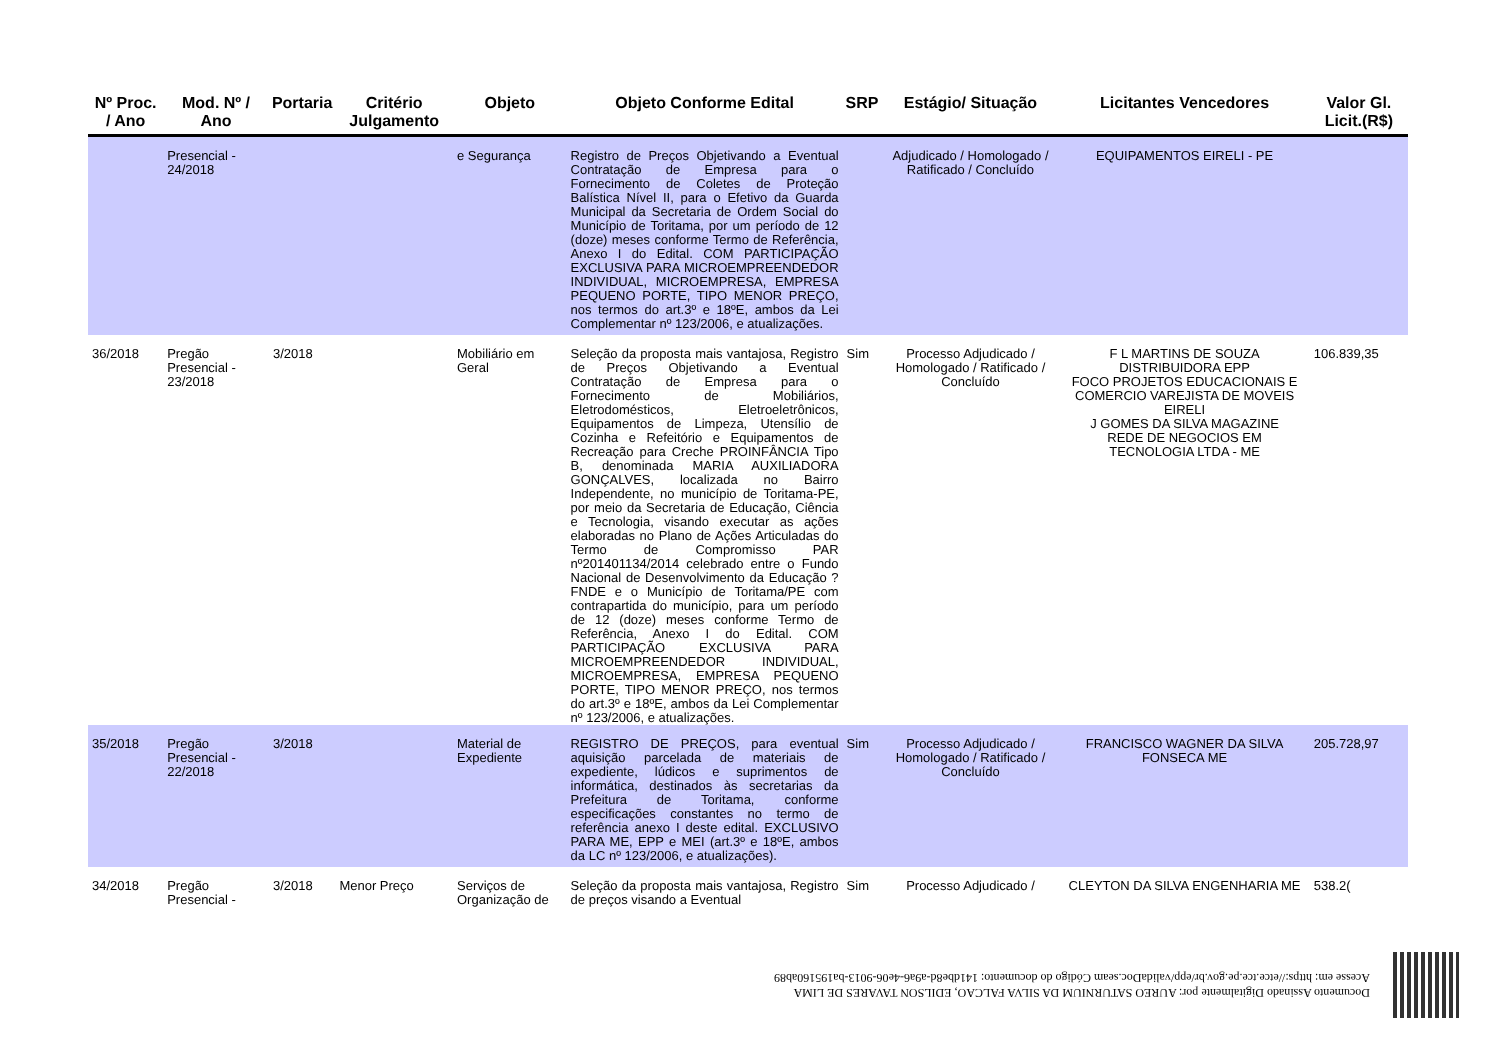| Nº Proc. / Ano | Mod. Nº / Ano | Portaria | Critério Julgamento | Objeto | Objeto Conforme Edital | SRP | Estágio/ Situação | Licitantes Vencedores | Valor Gl. Licit.(R$) |
| --- | --- | --- | --- | --- | --- | --- | --- | --- | --- |
| | Presencial - 24/2018 | | | e Segurança | Registro de Preços Objetivando a Eventual Contratação de Empresa para o Fornecimento de Coletes de Proteção Balística Nível II, para o Efetivo da Guarda Municipal da Secretaria de Ordem Social do Município de Toritama, por um período de 12 (doze) meses conforme Termo de Referência, Anexo I do Edital. COM PARTICIPAÇÃO EXCLUSIVA PARA MICROEMPREENDEDOR INDIVIDUAL, MICROEMPRESA, EMPRESA PEQUENO PORTE, TIPO MENOR PREÇO, nos termos do art.3º e 18ºE, ambos da Lei Complementar nº 123/2006, e atualizações. | | Adjudicado / Homologado / Ratificado / Concluído | EQUIPAMENTOS EIRELI - PE | |
| 36/2018 | Pregão Presencial - 23/2018 | 3/2018 | | Mobiliário em Geral | Seleção da proposta mais vantajosa, Registro de Preços Objetivando a Eventual Contratação de Empresa para o Fornecimento de Mobiliários, Eletrodomésticos, Eletroeletrônicos, Equipamentos de Limpeza, Utensílio de Cozinha e Refeitório e Equipamentos de Recreação para Creche PROINFÂNCIA Tipo B, denominada MARIA AUXILIADORA GONÇALVES, localizada no Bairro Independente, no município de Toritama-PE, por meio da Secretaria de Educação, Ciência e Tecnologia, visando executar as ações elaboradas no Plano de Ações Articuladas do Termo de Compromisso PAR nº201401134/2014 celebrado entre o Fundo Nacional de Desenvolvimento da Educação ? FNDE e o Município de Toritama/PE com contrapartida do município, para um período de 12 (doze) meses conforme Termo de Referência, Anexo I do Edital. COM PARTICIPAÇÃO EXCLUSIVA PARA MICROEMPREENDEDOR INDIVIDUAL, MICROEMPRESA, EMPRESA PEQUENO PORTE, TIPO MENOR PREÇO, nos termos do art.3º e 18ºE, ambos da Lei Complementar nº 123/2006, e atualizações. | Sim | Processo Adjudicado / Homologado / Ratificado / Concluído | F L MARTINS DE SOUZA DISTRIBUIDORA EPP FOCO PROJETOS EDUCACIONAIS E COMERCIO VAREJISTA DE MOVEIS EIRELI J GOMES DA SILVA MAGAZINE REDE DE NEGOCIOS EM TECNOLOGIA LTDA - ME | 106.839,35 |
| 35/2018 | Pregão Presencial - 22/2018 | 3/2018 | | Material de Expediente | REGISTRO DE PREÇOS, para eventual aquisição parcelada de materiais de expediente, lúdicos e suprimentos de informática, destinados às secretarias da Prefeitura de Toritama, conforme especificações constantes no termo de referência anexo I deste edital. EXCLUSIVO PARA ME, EPP e MEI (art.3º e 18ºE, ambos da LC nº 123/2006, e atualizações). | Sim | Processo Adjudicado / Homologado / Ratificado / Concluído | FRANCISCO WAGNER DA SILVA FONSECA ME | 205.728,97 |
| 34/2018 | Pregão Presencial - | 3/2018 | Menor Preço | Serviços de Organização de | Seleção da proposta mais vantajosa, Registro de preços visando a Eventual | Sim | Processo Adjudicado / | CLEYTON DA SILVA ENGENHARIA ME | 538.2( |
Documento Assinado Digitalmente por: AUREO SATURNIUM DA SILVA FALCAO, EDILSON TAVARES DE LIMA
Acesse em: https://etce.tce.pe.gov.br/epp/validaDoc.seam Código do documento: 141dbe8d-a9a6-4e06-9013-ba195160ab89